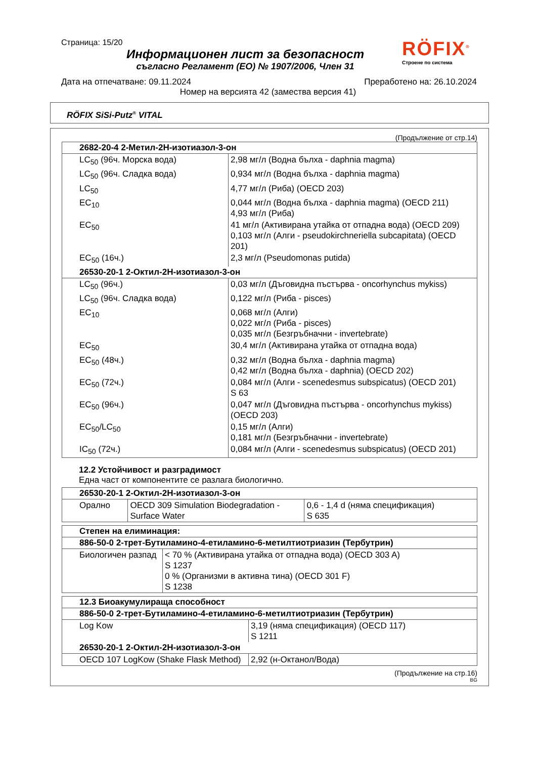Страница: 15/20
RÖFIX<sup>®</sup>
Строене по система
Информационен лист за безопасност
съгласно Регламент (ЕО) № 1907/2006, Член 31
Дата на отпечатване: 09.11.2024 Преработено на: 26.10.2024
Номер на версията 42 (замества версия 41)
RÖFIX SiSi-Putz<sup>®</sup> VITAL
(Продължение от стр.14)
| 2682-20-4 2-Метил-2H-изотиазол-3-он | |
| --- | --- |
| LC<sub>50</sub> (96ч. Морска вода) | 2,98 мг/л (Водна бълха - daphnia magma) |
| LC<sub>50</sub> (96ч. Сладка вода) | 0,934 мг/л (Водна бълха - daphnia magma) |
| LC<sub>50</sub> | 4,77 мг/л (Риба) (OECD 203) |
| EC<sub>10</sub> | 0,044 мг/л (Водна бълха - daphnia magma) (OECD 211) 4,93 мг/л (Риба) |
| EC<sub>50</sub> | 41 мг/л (Активирана утайка от отпадна вода) (OECD 209) 0,103 мг/л (Алги - pseudokirchneriella subcapitata) (OECD 201) |
| EC<sub>50</sub> (16ч.) | 2,3 мг/л (Pseudomonas putida) |
| 26530-20-1 2-Октил-2H-изотиазол-3-он | |
| LC<sub>50</sub> (96ч.) | 0,03 мг/л (Дъговидна пъстърва - oncorhynchus mykiss) |
| LC<sub>50</sub> (96ч. Сладка вода) | 0,122 мг/л (Риба - pisces) |
| EC<sub>10</sub> | 0,068 мг/л (Алги) 0,022 мг/л (Риба - pisces) 0,035 мг/л (Безгръбначни - invertebrate) |
| EC<sub>50</sub> | 30,4 мг/л (Активирана утайка от отпадна вода) |
| EC<sub>50</sub> (48ч.) | 0,32 мг/л (Водна бълха - daphnia magma) 0,42 мг/л (Водна бълха - daphnia) (OECD 202) |
| EC<sub>50</sub> (72ч.) | 0,084 мг/л (Алги - scenedesmus subspicatus) (OECD 201) S 63 |
| EC<sub>50</sub> (96ч.) | 0,047 мг/л (Дъговидна пъстърва - oncorhynchus mykiss) (OECD 203) |
| EC<sub>50</sub>/LC<sub>50</sub> | 0,15 мг/л (Алги) 0,181 мг/л (Безгръбначни - invertebrate) |
| IC<sub>50</sub> (72ч.) | 0,084 мг/л (Алги - scenedesmus subspicatus) (OECD 201) |
12.2 Устойчивост и разградимост
Една част от компонентите се разлага биологично.
| 26530-20-1 2-Октил-2H-изотиазол-3-он | | |
| --- | --- | --- |
| Орално | OECD 309 Simulation Biodegradation - Surface Water | 0,6 - 1,4 d (няма спецификация) S 635 |
| Степен на елиминация: | |
| --- | --- |
| 886-50-0 2-трет-Бутиламино-4-етиламино-6-метилтиотриазин (Тербутрин) | |
| Биологичен разпад | < 70 % (Активирана утайка от отпадна вода) (OECD 303 A) S 1237 0 % (Организми в активна тина) (OECD 301 F) S 1238 |
| 12.3 Биоакумулираща способност | |
| --- | --- |
| 886-50-0 2-трет-Бутиламино-4-етиламино-6-метилтиотриазин (Тербутрин) | |
| Log Kow | 3,19 (няма спецификация) (OECD 117) S 1211 |
| 26530-20-1 2-Октил-2H-изотиазол-3-он | |
| OECD 107 LogKow (Shake Flask Method) | 2,92 (н-Октанол/Вода) |
(Продължение на стр.16)
BG